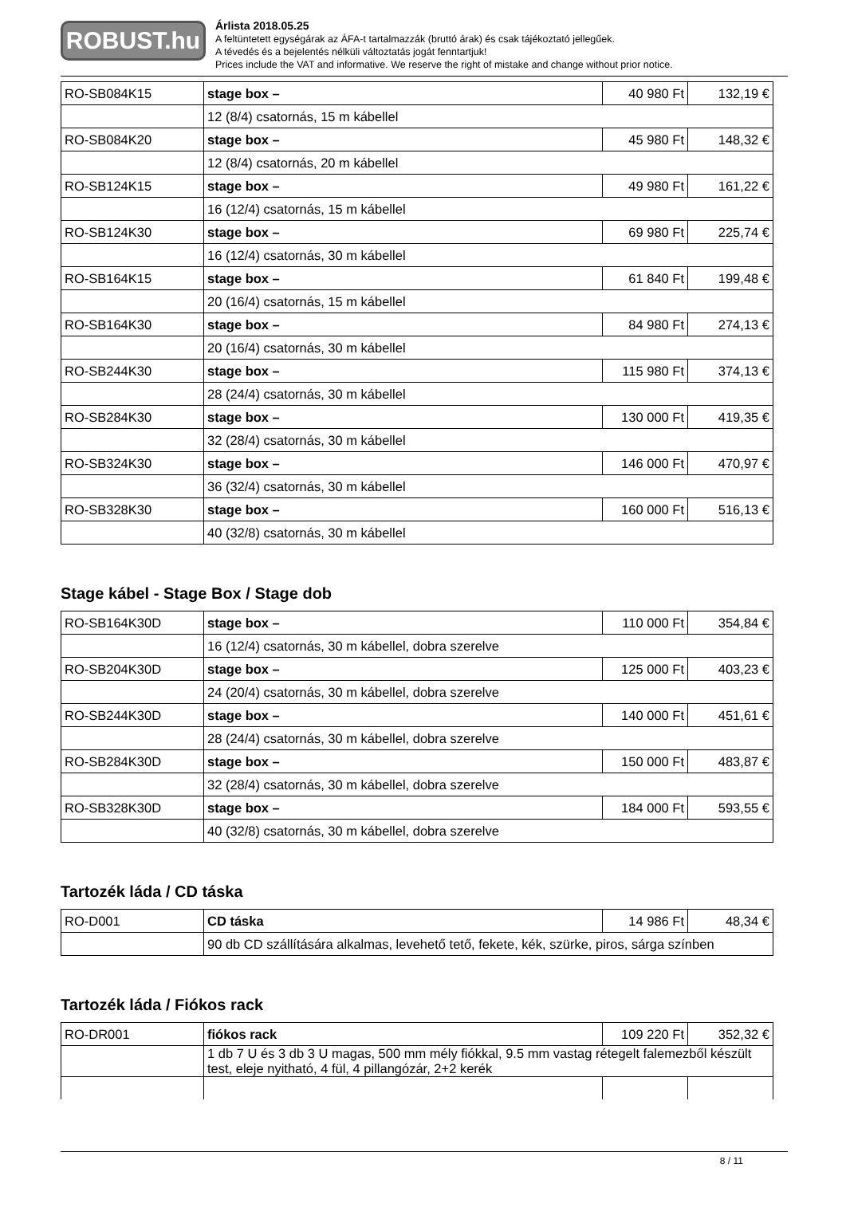ROBUST.hu
Árlista 2018.05.25
A feltüntetett egységárak az ÁFA-t tartalmazzák (bruttó árak) és csak tájékoztató jellegűek.
A tévedés és a bejelentés nélküli változtatás jogát fenntartjuk!
Prices include the VAT and informative. We reserve the right of mistake and change without prior notice.
| RO-SB084K15 | stage box – | 40 980 Ft | 132,19 € |
| | 12 (8/4) csatornás, 15 m kábellel | | |
| RO-SB084K20 | stage box – | 45 980 Ft | 148,32 € |
| | 12 (8/4) csatornás, 20 m kábellel | | |
| RO-SB124K15 | stage box – | 49 980 Ft | 161,22 € |
| | 16 (12/4) csatornás, 15 m kábellel | | |
| RO-SB124K30 | stage box – | 69 980 Ft | 225,74 € |
| | 16 (12/4) csatornás, 30 m kábellel | | |
| RO-SB164K15 | stage box – | 61 840 Ft | 199,48 € |
| | 20 (16/4) csatornás, 15 m kábellel | | |
| RO-SB164K30 | stage box – | 84 980 Ft | 274,13 € |
| | 20 (16/4) csatornás, 30 m kábellel | | |
| RO-SB244K30 | stage box – | 115 980 Ft | 374,13 € |
| | 28 (24/4) csatornás, 30 m kábellel | | |
| RO-SB284K30 | stage box – | 130 000 Ft | 419,35 € |
| | 32 (28/4) csatornás, 30 m kábellel | | |
| RO-SB324K30 | stage box – | 146 000 Ft | 470,97 € |
| | 36 (32/4) csatornás, 30 m kábellel | | |
| RO-SB328K30 | stage box – | 160 000 Ft | 516,13 € |
| | 40 (32/8) csatornás, 30 m kábellel | | |
Stage kábel - Stage Box / Stage dob
| RO-SB164K30D | stage box – | 110 000 Ft | 354,84 € |
| | 16 (12/4) csatornás, 30 m kábellel, dobra szerelve | | |
| RO-SB204K30D | stage box – | 125 000 Ft | 403,23 € |
| | 24 (20/4) csatornás, 30 m kábellel, dobra szerelve | | |
| RO-SB244K30D | stage box – | 140 000 Ft | 451,61 € |
| | 28 (24/4) csatornás, 30 m kábellel, dobra szerelve | | |
| RO-SB284K30D | stage box – | 150 000 Ft | 483,87 € |
| | 32 (28/4) csatornás, 30 m kábellel, dobra szerelve | | |
| RO-SB328K30D | stage box – | 184 000 Ft | 593,55 € |
| | 40 (32/8) csatornás, 30 m kábellel, dobra szerelve | | |
Tartozék láda / CD táska
| RO-D001 | CD táska | 14 986 Ft | 48,34 € |
| | 90 db CD szállítására alkalmas, levehető tető, fekete, kék, szürke, piros, sárga színben | | |
Tartozék láda / Fiókos rack
| RO-DR001 | fiókos rack | 109 220 Ft | 352,32 € |
| | 1 db 7 U és 3 db 3 U magas, 500 mm mély fiókkal, 9.5 mm vastag rétegelt falemezből készült test, eleje nyitható, 4 fül, 4 pillangózár, 2+2 kerék | | |
8 / 11